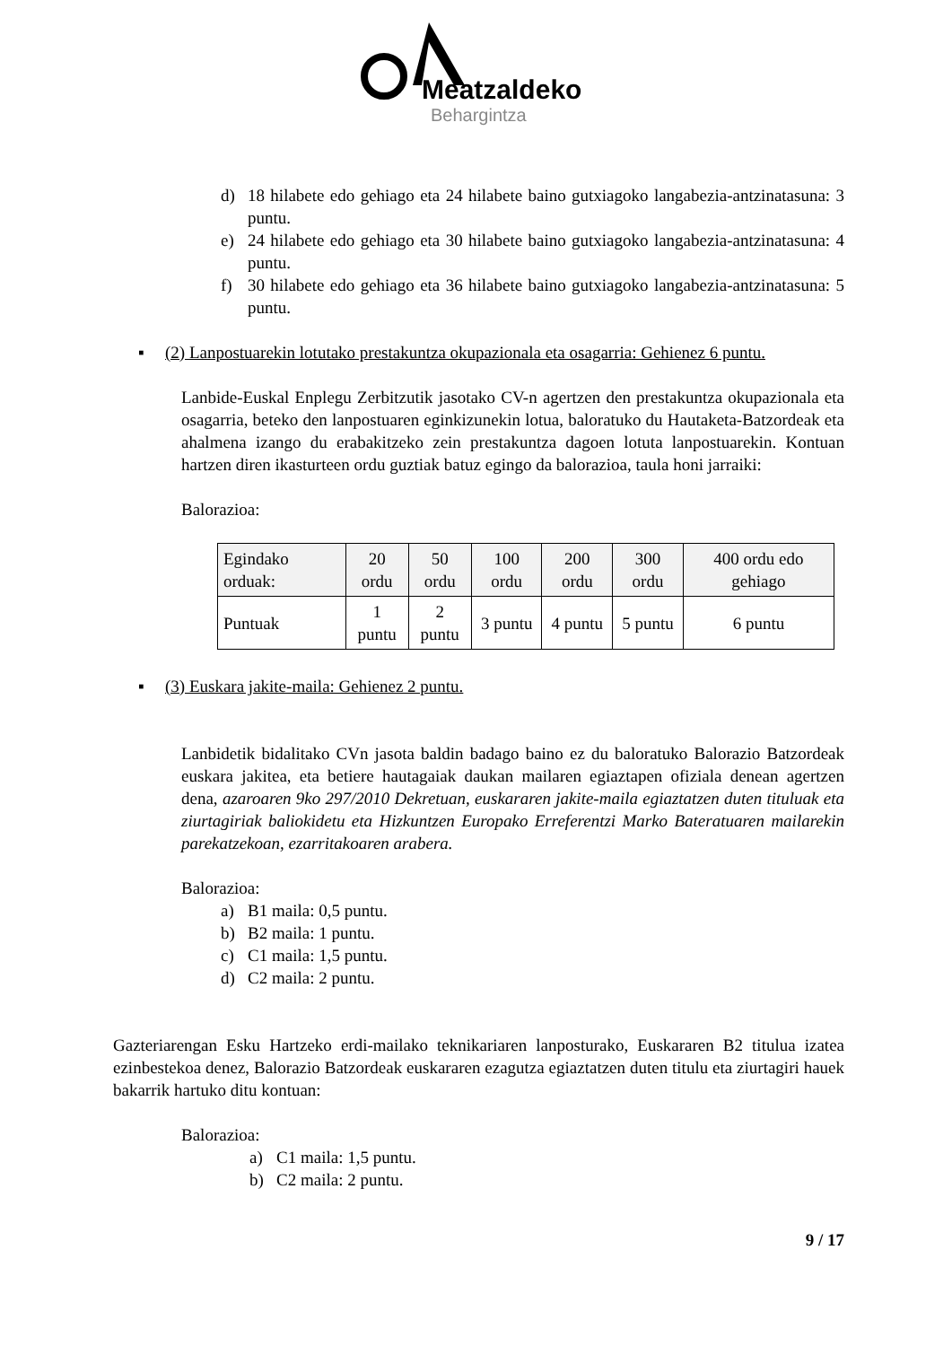Meatzaldeko
Behargintza
d) 18 hilabete edo gehiago eta 24 hilabete baino gutxiagoko langabezia-antzinatasuna: 3 puntu.
e) 24 hilabete edo gehiago eta 30 hilabete baino gutxiagoko langabezia-antzinatasuna: 4 puntu.
f) 30 hilabete edo gehiago eta 36 hilabete baino gutxiagoko langabezia-antzinatasuna: 5 puntu.
▪ (2) Lanpostuarekin lotutako prestakuntza okupazionala eta osagarria: Gehienez 6 puntu.
Lanbide-Euskal Enplegu Zerbitzutik jasotako CV-n agertzen den prestakuntza okupazionala eta osagarria, beteko den lanpostuaren eginkizunekin lotua, baloratuko du Hautaketa-Batzordeak eta ahalmena izango du erabakitzeko zein prestakuntza dagoen lotuta lanpostuarekin. Kontuan hartzen diren ikasturteen ordu guztiak batuz egingo da balorazioa, taula honi jarraiki:
Balorazioa:
| Egindako orduak: | 20 ordu | 50 ordu | 100 ordu | 200 ordu | 300 ordu | 400 ordu edo gehiago |
| Puntuak | 1 puntu | 2 puntu | 3 puntu | 4 puntu | 5 puntu | 6 puntu |
▪ (3) Euskara jakite-maila: Gehienez 2 puntu.
Lanbidetik bidalitako CVn jasota baldin badago baino ez du baloratuko Balorazio Batzordeak euskara jakitea, eta betiere hautagaiak daukan mailaren egiaztapen ofiziala denean agertzen dena, azaroaren 9ko 297/2010 Dekretuan, euskararen jakite-maila egiaztatzen duten tituluak eta ziurtagiriak baliokidetu eta Hizkuntzen Europako Erreferentzi Marko Bateratuaren mailarekin parekatzekoan, ezarritakoaren arabera.
Balorazioa:
a) B1 maila: 0,5 puntu.
b) B2 maila: 1 puntu.
c) C1 maila: 1,5 puntu.
d) C2 maila: 2 puntu.
Gazteriarengan Esku Hartzeko erdi-mailako teknikariaren lanposturako, Euskararen B2 titulua izatea ezinbestekoa denez, Balorazio Batzordeak euskararen ezagutza egiaztatzen duten titulu eta ziurtagiri hauek bakarrik hartuko ditu kontuan:
Balorazioa:
a) C1 maila: 1,5 puntu.
b) C2 maila: 2 puntu.
9 / 17